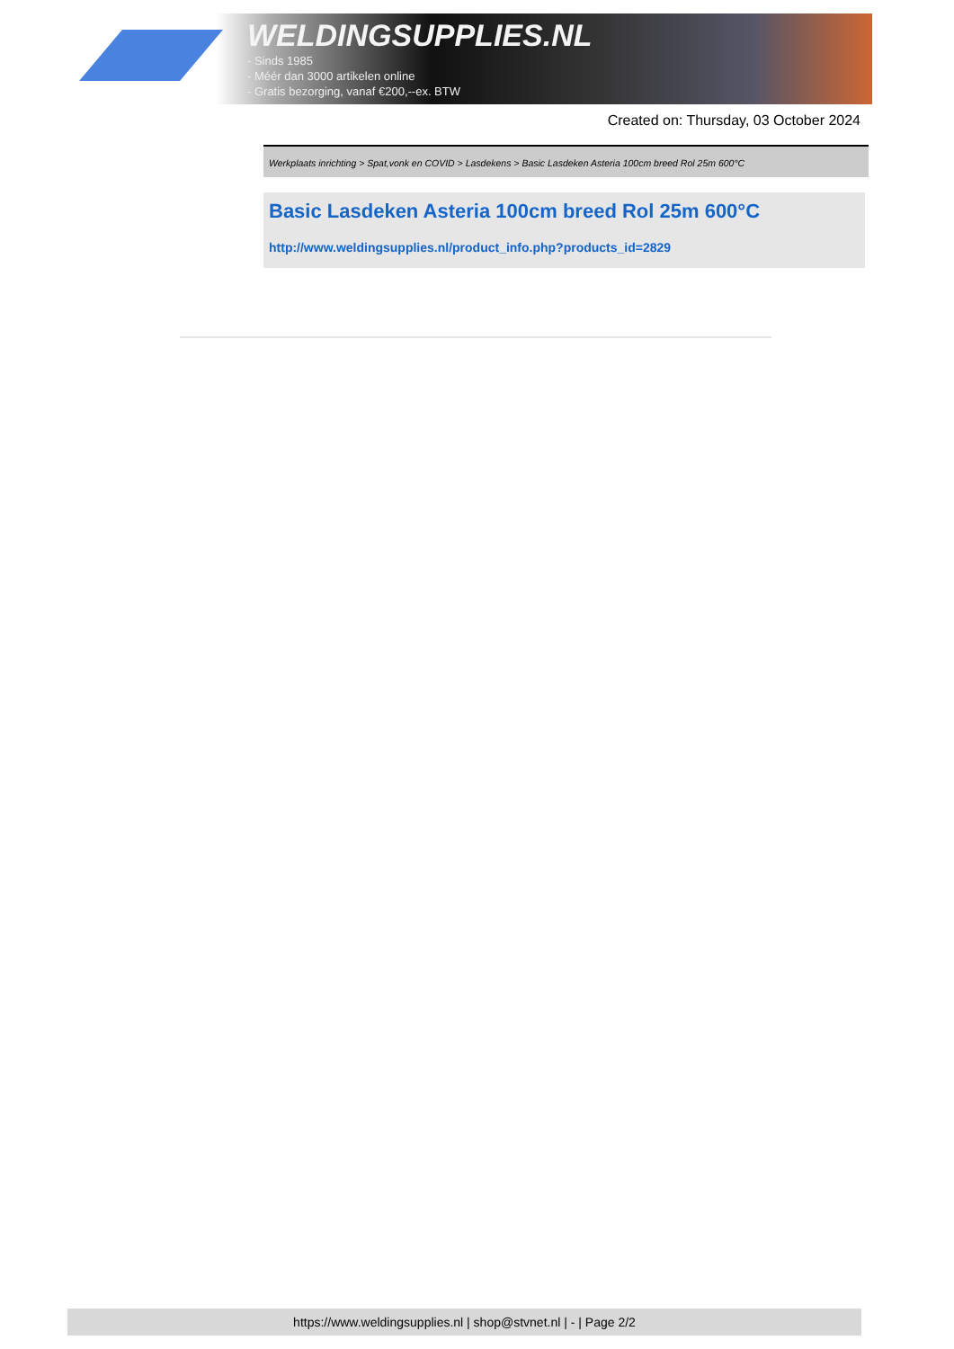WELDINGSUPPLIES.NL
- Sinds 1985
- Méér dan 3000 artikelen online
- Gratis bezorging, vanaf €200,--ex. BTW
Created on: Thursday, 03 October 2024
Werkplaats inrichting > Spat,vonk en COVID > Lasdekens > Basic Lasdeken Asteria 100cm breed Rol 25m 600°C
Basic Lasdeken Asteria 100cm breed Rol 25m 600°C
http://www.weldingsupplies.nl/product_info.php?products_id=2829
https://www.weldingsupplies.nl | shop@stvnet.nl | - | Page 2/2